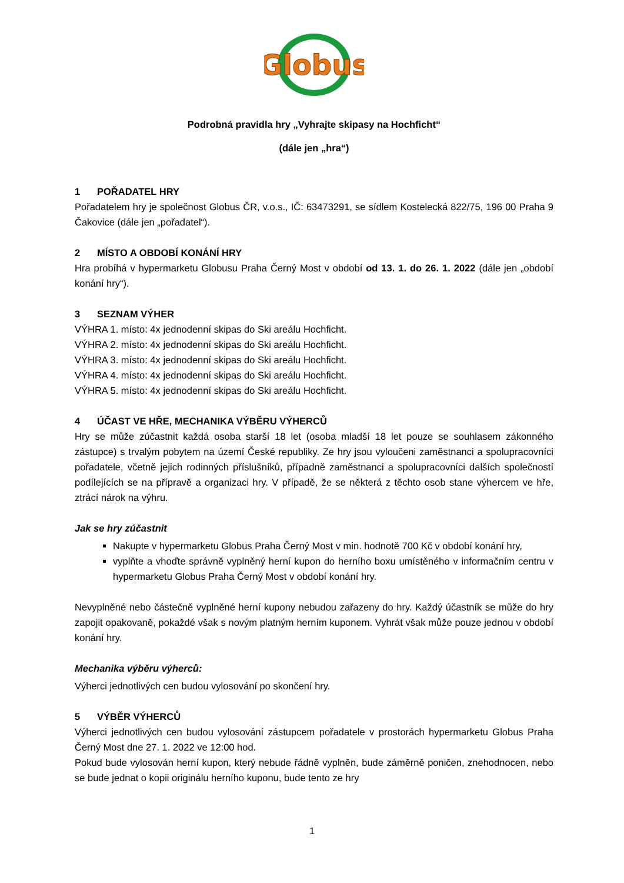Globus
Podrobná pravidla hry „Vyhrajte skipasy na Hochficht“
(dále jen „hra“)
1 POŘADATEL HRY
Pořadatelem hry je společnost Globus ČR, v.o.s., IČ: 63473291, se sídlem Kostelecká 822/75, 196 00 Praha 9 Čakovice (dále jen „pořadatel“).
2 MÍSTO A OBDOBÍ KONÁNÍ HRY
Hra probíhá v hypermarketu Globusu Praha Černý Most v období od 13. 1. do 26. 1. 2022 (dále jen „období konání hry“).
3 SEZNAM VÝHER
VÝHRA 1. místo: 4x jednodenní skipas do Ski areálu Hochficht.
VÝHRA 2. místo: 4x jednodenní skipas do Ski areálu Hochficht.
VÝHRA 3. místo: 4x jednodenní skipas do Ski areálu Hochficht.
VÝHRA 4. místo: 4x jednodenní skipas do Ski areálu Hochficht.
VÝHRA 5. místo: 4x jednodenní skipas do Ski areálu Hochficht.
4 ÚČAST VE HŘE, MECHANIKA VÝBĚRU VÝHERCŮ
Hry se může zúčastnit každá osoba starší 18 let (osoba mladší 18 let pouze se souhlasem zákonného zástupce) s trvalým pobytem na území České republiky. Ze hry jsou vyloučeni zaměstnanci a spolupracovníci pořadatele, včetně jejich rodinných příslušníků, případně zaměstnanci a spolupracovníci dalších společností podílejících se na přípravě a organizaci hry. V případě, že se některá z těchto osob stane výhercem ve hře, ztrácí nárok na výhru.
Jak se hry zúčastnit
Nakupte v hypermarketu Globus Praha Černý Most v min. hodnotě 700 Kč v období konání hry,
vyplňte a vhoďte správně vyplněný herní kupon do herního boxu umístěného v informačním centru v hypermarketu Globus Praha Černý Most v období konání hry.
Nevyplněné nebo částečně vyplněné herní kupony nebudou zařazeny do hry. Každý účastník se může do hry zapojit opakovaně, pokaždé však s novým platným herním kuponem. Vyhrát však může pouze jednou v období konání hry.
Mechanika výběru výherců:
Výherci jednotlivých cen budou vylosování po skončení hry.
5 VÝBĚR VÝHERCŮ
Výherci jednotlivých cen budou vylosování zástupcem pořadatele v prostorách hypermarketu Globus Praha Černý Most dne 27. 1. 2022 ve 12:00 hod.
Pokud bude vylosován herní kupon, který nebude řádně vyplněn, bude záměrně poničen, znehodnocen, nebo se bude jednat o kopii originálu herního kuponu, bude tento ze hry
1